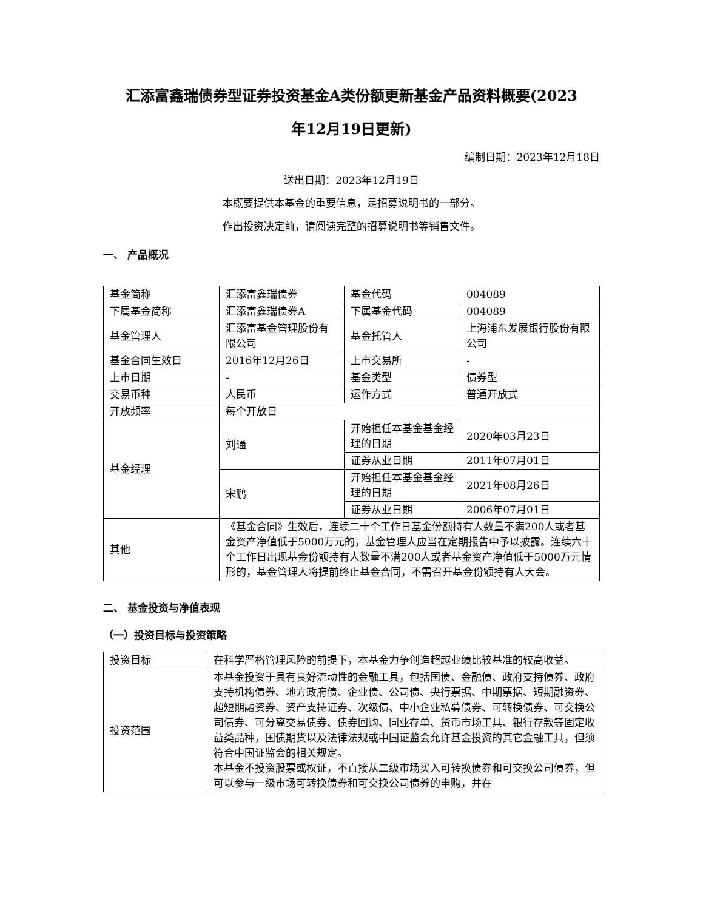汇添富鑫瑞债券型证券投资基金A类份额更新基金产品资料概要(2023
年12月19日更新)
编制日期：2023年12月18日
送出日期：2023年12月19日
本概要提供本基金的重要信息，是招募说明书的一部分。
作出投资决定前，请阅读完整的招募说明书等销售文件。
一、 产品概况
| 基金简称 | 汇添富鑫瑞债券 | 基金代码 | 004089 |
| 下属基金简称 | 汇添富鑫瑞债券A | 下属基金代码 | 004089 |
| 基金管理人 | 汇添富基金管理股份有限公司 | 基金托管人 | 上海浦东发展银行股份有限公司 |
| 基金合同生效日 | 2016年12月26日 | 上市交易所 | - |
| 上市日期 | - | 基金类型 | 债券型 |
| 交易币种 | 人民币 | 运作方式 | 普通开放式 |
| 开放频率 | 每个开放日 | | |
| 基金经理 | 刘通 | 开始担任本基金基金经理的日期 | 2020年03月23日 |
| | | 证券从业日期 | 2011年07月01日 |
| | 宋鹏 | 开始担任本基金基金经理的日期 | 2021年08月26日 |
| | | 证券从业日期 | 2006年07月01日 |
| 其他 | 《基金合同》生效后，连续二十个工作日基金份额持有人数量不满200人或者基金资产净值低于5000万元的，基金管理人应当在定期报告中予以披露。连续六十个工作日出现基金份额持有人数量不满200人或者基金资产净值低于5000万元情形的，基金管理人将提前终止基金合同，不需召开基金份额持有人大会。 | | |
二、 基金投资与净值表现
（一）投资目标与投资策略
| 投资目标 | 在科学严格管理风险的前提下，本基金力争创造超越业绩比较基准的较高收益。 |
| 投资范围 | 本基金投资于具有良好流动性的金融工具，包括国债、金融债、政府支持债券、政府支持机构债券、地方政府债、企业债、公司债、央行票据、中期票据、短期融资券、超短期融资券、资产支持证券、次级债、中小企业私募债券、可转换债券、可交换公司债券、可分离交易债券、债券回购、同业存单、货币市场工具、银行存款等固定收益类品种，国债期货以及法律法规或中国证监会允许基金投资的其它金融工具，但须符合中国证监会的相关规定。 本基金不投资股票或权证，不直接从二级市场买入可转换债券和可交换公司债券，但可以参与一级市场可转换债券和可交换公司债券的申购，并在 |